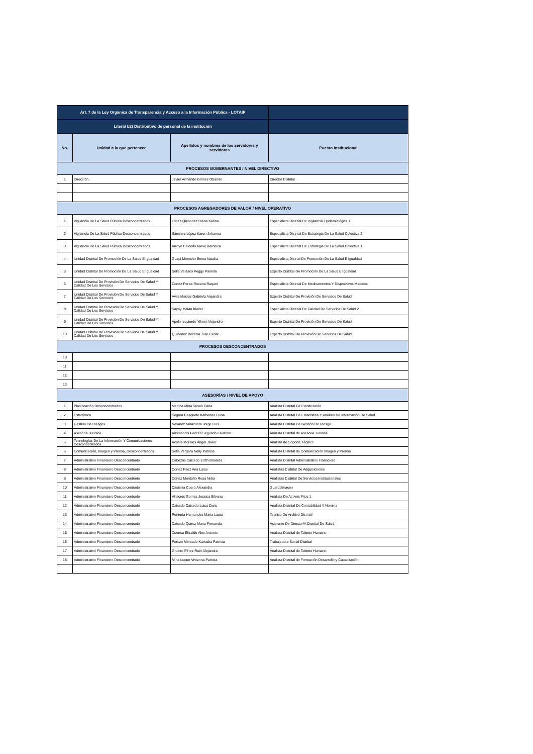| Art. 7 de la Ley Orgánica de Transparencia y Acceso a la Información Pública - LOTAIP | | | |
| Literal b2) Distributivo de personal de la institución | | | |
| No. | Unidad a la que pertenece | Apellidos y nombres de los servidores y servidoras | Puesto Institucional |
| PROCESOS GOBERNANTES / NIVEL DIRECTIVO | | | |
| 1 | Dirección. | Javier Armando Gómez Obando | Director Distrital |
| PROCESOS AGREGADORES DE VALOR / NIVEL OPERATIVO | | | |
| 1 | Vigilancia De La Salud Pública Desconcentrados | López Quiñonez Diana Karina | Especialista Distrital De Vigilancia Epidemiológica 1 |
| 2 | Vigilancia De La Salud Pública Desconcentrados | Sánchez López Karen Johanna | Especialista Distrital De Estrategia De La Salud Colectiva 2 |
| 3 | Vigilancia De La Salud Pública Desconcentrados | Arroyo Caicedo Nieve Beronica | Especialista Distrital De Estrategia De La Salud Colectiva 1 |
| 4 | Unidad Distrital De Promoción De La Salud E Igualdad | Guapi Morocho Enma Natalia | Especialista Distrial De Promoción De La Salud E Igualdad |
| 5 | Unidad Distrital De Promoción De La Salud E Igualdad | Solís Velasco Peggy Pamela | Experto Distrital De Promoción De La Salud E Igualdad |
| 6 | Unidad Distrital De Provisión De Servicios De Salud Y Calidad De Los Servicios | Cortez Perea Roxana Raquel | Especialista Distrital De Medicamentos Y Dispositivos Medicos |
| 7 | Unidad Distrital De Provisión De Servicios De Salud Y Calidad De Los Servicios | Ávila Macias Gabriela Alejandra | Experto Distrital De Provisión De Servicios De Salud |
| 8 | Unidad Distrital De Provisión De Servicios De Salud Y Calidad De Los Servicios | Sayay Malan Klever | Especialista Distrital De Calidad De Servicios De Salud 2 |
| 9 | Unidad Distrital De Provisión De Servicios De Salud Y Calidad De Los Servicios | Apolo Izquierdo Yilmer Alejandro | Experto Distrital De Provisión De Servicios De Salud |
| 10 | Unidad Distrital De Provisión De Servicios De Salud Y Calidad De Los Servicios | Quiñonez Becerra Julio Cesar | Experto Distrital De Provisión De Servicios De Salud |
| PROCESOS DESCONCENTRADOS | | | |
| 10 | | | |
| 11 | | | |
| 12 | | | |
| 13 | | | |
| ASESORÍAS / NIVEL DE APOYO | | | |
| 1 | Planificación Desconcentrados | Medina Mina Susan Carla | Analista Distrital De Planificación |
| 2 | Estadística | Segura Casquete Katherine Luisa | Analista Distrital De Estadística Y Análisis De Información De Salud |
| 3 | Gestión De Riesgos | Nevarez Ninazunta Jorge Luis | Analista Distrital De Gestión De Riesgo |
| 4 | Asesoría Jurídica | Arismendis Garcés Segundo Faustino | Analista Distrital de Asesoria Juridica |
| 5 | Tecnologías De La Información Y Comunicaciones Desconcentrados | Acosta Morales Ángel Javier | Analista de Soporte Técnico |
| 6 | Comunicación, Imagen y Prensa, Desconcentrados | Solís Vergara Nelly Patricia | Analista Distrital de Comunicación Imagen y Prensa |
| 7 | Administrativo Financiero Desconcentrado | Cabezas Caicedo Edith Briseida | Analista Distrital Administrativo Financiero |
| 8 | Administrativo Financiero Desconcentrado | Cortez Paez Ana Luisa | Analistas Distrital De Adquisiciones |
| 9 | Administrativo Financiero Desconcentrado | Cortez Montaño Rosa Nidia | Analistas Distrital De Servicios Institucionales |
| 10 | Administrativo Financiero Desconcentrado | Casierra Cuero Alexandra | Guardalmacen |
| 11 | Administrativo Financiero Desconcentrado | Villacres Gomez Jessica Silvana | Analista De Activos Fijos 1 |
| 12 | Administrativo Financiero Desconcentrado | Caicedo Caicedo Luisa Daris | Analista Distrital De Contabilidad Y Nomina |
| 13 | Administrativo Financiero Desconcentrado | Renteria Hernandez Maria Laura | Tecnico De Archivo Distrital |
| 14 | Administrativo Financiero Desconcentrado | Caicedo Quiroz Maria Fernanda | Asistente De Director/A Distrital De Salud |
| 15 | Administrativo Financiero Desconcentrado | Cuenca Elizalde Alex Antonio | Analista Distrital de Talento Humano |
| 16 | Administrativo Financiero Desconcentrado | Porozo Mercado Katiuska Patricia | Trabajadora Social Distrital |
| 17 | Administrativo Financiero Desconcentrado | Gruezo Pérez Ruth Alejandra | Analista Distrital de Talento Humano |
| 18 | Administrativo Financiero Desconcentrado | Mina Luque Vivianna Patricia | Analista Distrital de Formación Desarrollo y Capacitación |